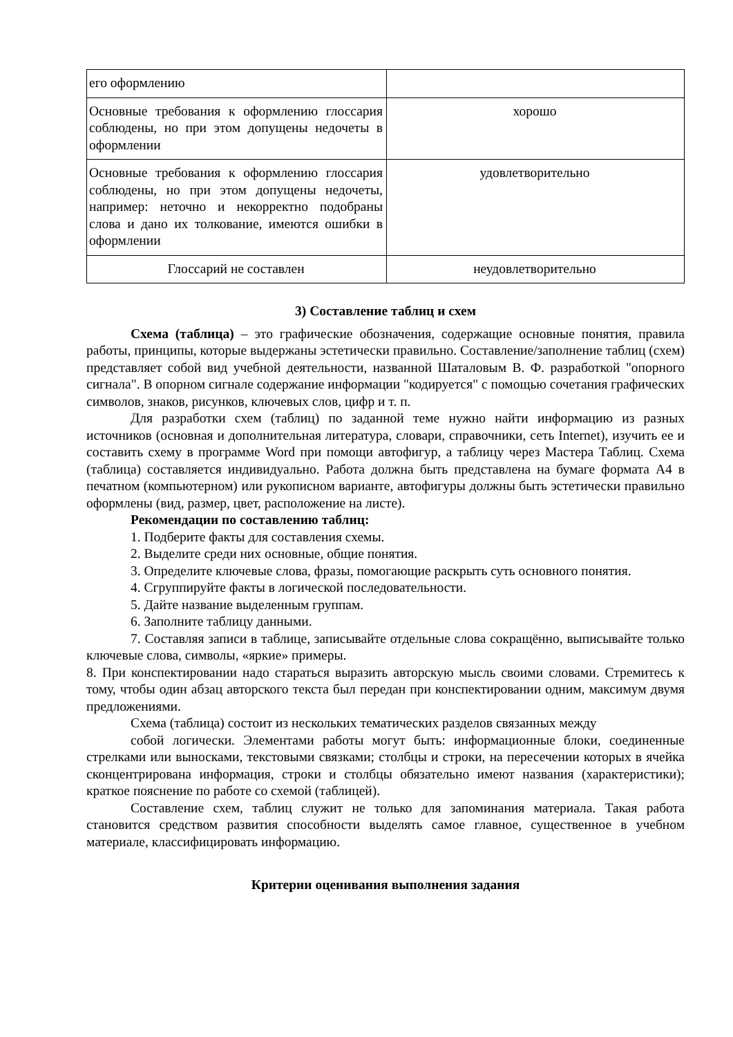| его оформлению | |
| Основные требования к оформлению глоссария соблюдены, но при этом допущены недочеты в оформлении | хорошо |
| Основные требования к оформлению глоссария соблюдены, но при этом допущены недочеты, например: неточно и некорректно подобраны слова и дано их толкование, имеются ошибки в оформлении | удовлетворительно |
| Глоссарий не составлен | неудовлетворительно |
3) Составление таблиц и схем
Схема (таблица) – это графические обозначения, содержащие основные понятия, правила работы, принципы, которые выдержаны эстетически правильно. Составление/заполнение таблиц (схем) представляет собой вид учебной деятельности, названной Шаталовым В. Ф. разработкой "опорного сигнала". В опорном сигнале содержание информации "кодируется" с помощью сочетания графических символов, знаков, рисунков, ключевых слов, цифр и т. п.
Для разработки схем (таблиц) по заданной теме нужно найти информацию из разных источников (основная и дополнительная литература, словари, справочники, сеть Internet), изучить ее и составить схему в программе Word при помощи автофигур, а таблицу через Мастера Таблиц. Схема (таблица) составляется индивидуально. Работа должна быть представлена на бумаге формата А4 в печатном (компьютерном) или рукописном варианте, автофигуры должны быть эстетически правильно оформлены (вид, размер, цвет, расположение на листе).
Рекомендации по составлению таблиц:
1. Подберите факты для составления схемы.
2. Выделите среди них основные, общие понятия.
3. Определите ключевые слова, фразы, помогающие раскрыть суть основного понятия.
4. Сгруппируйте факты в логической последовательности.
5. Дайте название выделенным группам.
6. Заполните таблицу данными.
7. Составляя записи в таблице, записывайте отдельные слова сокращённо, выписывайте только ключевые слова, символы, «яркие» примеры.
8. При конспектировании надо стараться выразить авторскую мысль своими словами. Стремитесь к тому, чтобы один абзац авторского текста был передан при конспектировании одним, максимум двумя предложениями.
Схема (таблица) состоит из нескольких тематических разделов связанных между
собой логически. Элементами работы могут быть: информационные блоки, соединенные стрелками или выносками, текстовыми связками; столбцы и строки, на пересечении которых в ячейка сконцентрирована информация, строки и столбцы обязательно имеют названия (характеристики); краткое пояснение по работе со схемой (таблицей).
Составление схем, таблиц служит не только для запоминания материала. Такая работа становится средством развития способности выделять самое главное, существенное в учебном материале, классифицировать информацию.
Критерии оценивания выполнения задания